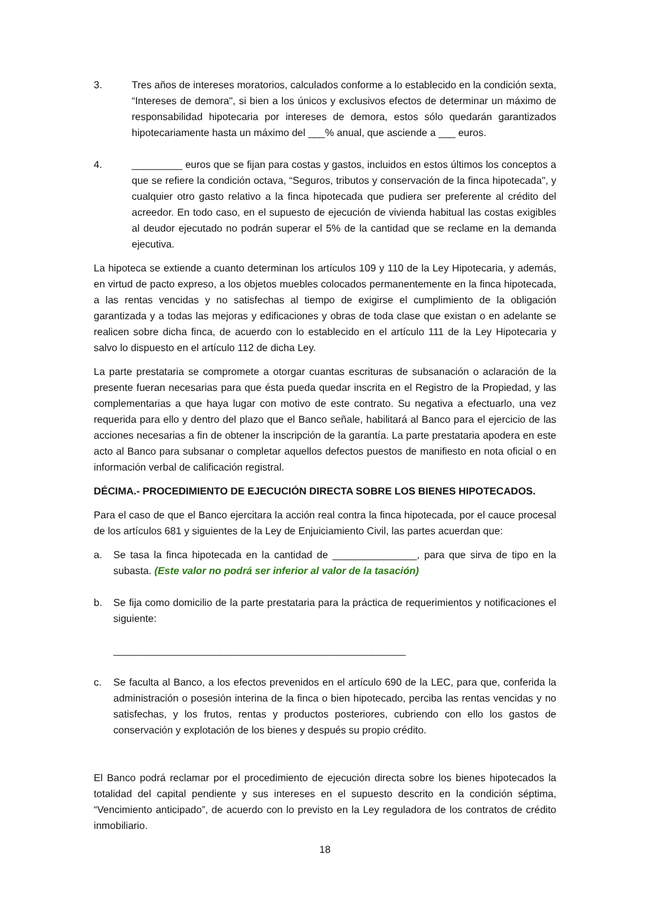3. Tres años de intereses moratorios, calculados conforme a lo establecido en la condición sexta, “Intereses de demora", si bien a los únicos y exclusivos efectos de determinar un máximo de responsabilidad hipotecaria por intereses de demora, estos sólo quedarán garantizados hipotecariamente hasta un máximo del ___% anual, que asciende a ___ euros.
4. _________ euros que se fijan para costas y gastos, incluidos en estos últimos los conceptos a que se refiere la condición octava, “Seguros, tributos y conservación de la finca hipotecada", y cualquier otro gasto relativo a la finca hipotecada que pudiera ser preferente al crédito del acreedor. En todo caso, en el supuesto de ejecución de vivienda habitual las costas exigibles al deudor ejecutado no podrán superar el 5% de la cantidad que se reclame en la demanda ejecutiva.
La hipoteca se extiende a cuanto determinan los artículos 109 y 110 de la Ley Hipotecaria, y además, en virtud de pacto expreso, a los objetos muebles colocados permanentemente en la finca hipotecada, a las rentas vencidas y no satisfechas al tiempo de exigirse el cumplimiento de la obligación garantizada y a todas las mejoras y edificaciones y obras de toda clase que existan o en adelante se realicen sobre dicha finca, de acuerdo con lo establecido en el artículo 111 de la Ley Hipotecaria y salvo lo dispuesto en el artículo 112 de dicha Ley.
La parte prestataria se compromete a otorgar cuantas escrituras de subsanación o aclaración de la presente fueran necesarias para que ésta pueda quedar inscrita en el Registro de la Propiedad, y las complementarias a que haya lugar con motivo de este contrato. Su negativa a efectuarlo, una vez requerida para ello y dentro del plazo que el Banco señale, habilitará al Banco para el ejercicio de las acciones necesarias a fin de obtener la inscripción de la garantía. La parte prestataria apodera en este acto al Banco para subsanar o completar aquellos defectos puestos de manifiesto en nota oficial o en información verbal de calificación registral.
DÉCIMA.- PROCEDIMIENTO DE EJECUCIÓN DIRECTA SOBRE LOS BIENES HIPOTECADOS.
Para el caso de que el Banco ejercitara la acción real contra la finca hipotecada, por el cauce procesal de los artículos 681 y siguientes de la Ley de Enjuiciamiento Civil, las partes acuerdan que:
a. Se tasa la finca hipotecada en la cantidad de _______________, para que sirva de tipo en la subasta. (Este valor no podrá ser inferior al valor de la tasación)
b. Se fija como domicilio de la parte prestataria para la práctica de requerimientos y notificaciones el siguiente:
____________________________________________________
c. Se faculta al Banco, a los efectos prevenidos en el artículo 690 de la LEC, para que, conferida la administración o posesión interina de la finca o bien hipotecado, perciba las rentas vencidas y no satisfechas, y los frutos, rentas y productos posteriores, cubriendo con ello los gastos de conservación y explotación de los bienes y después su propio crédito.
El Banco podrá reclamar por el procedimiento de ejecución directa sobre los bienes hipotecados la totalidad del capital pendiente y sus intereses en el supuesto descrito en la condición séptima, “Vencimiento anticipado”, de acuerdo con lo previsto en la Ley reguladora de los contratos de crédito inmobiliario.
18